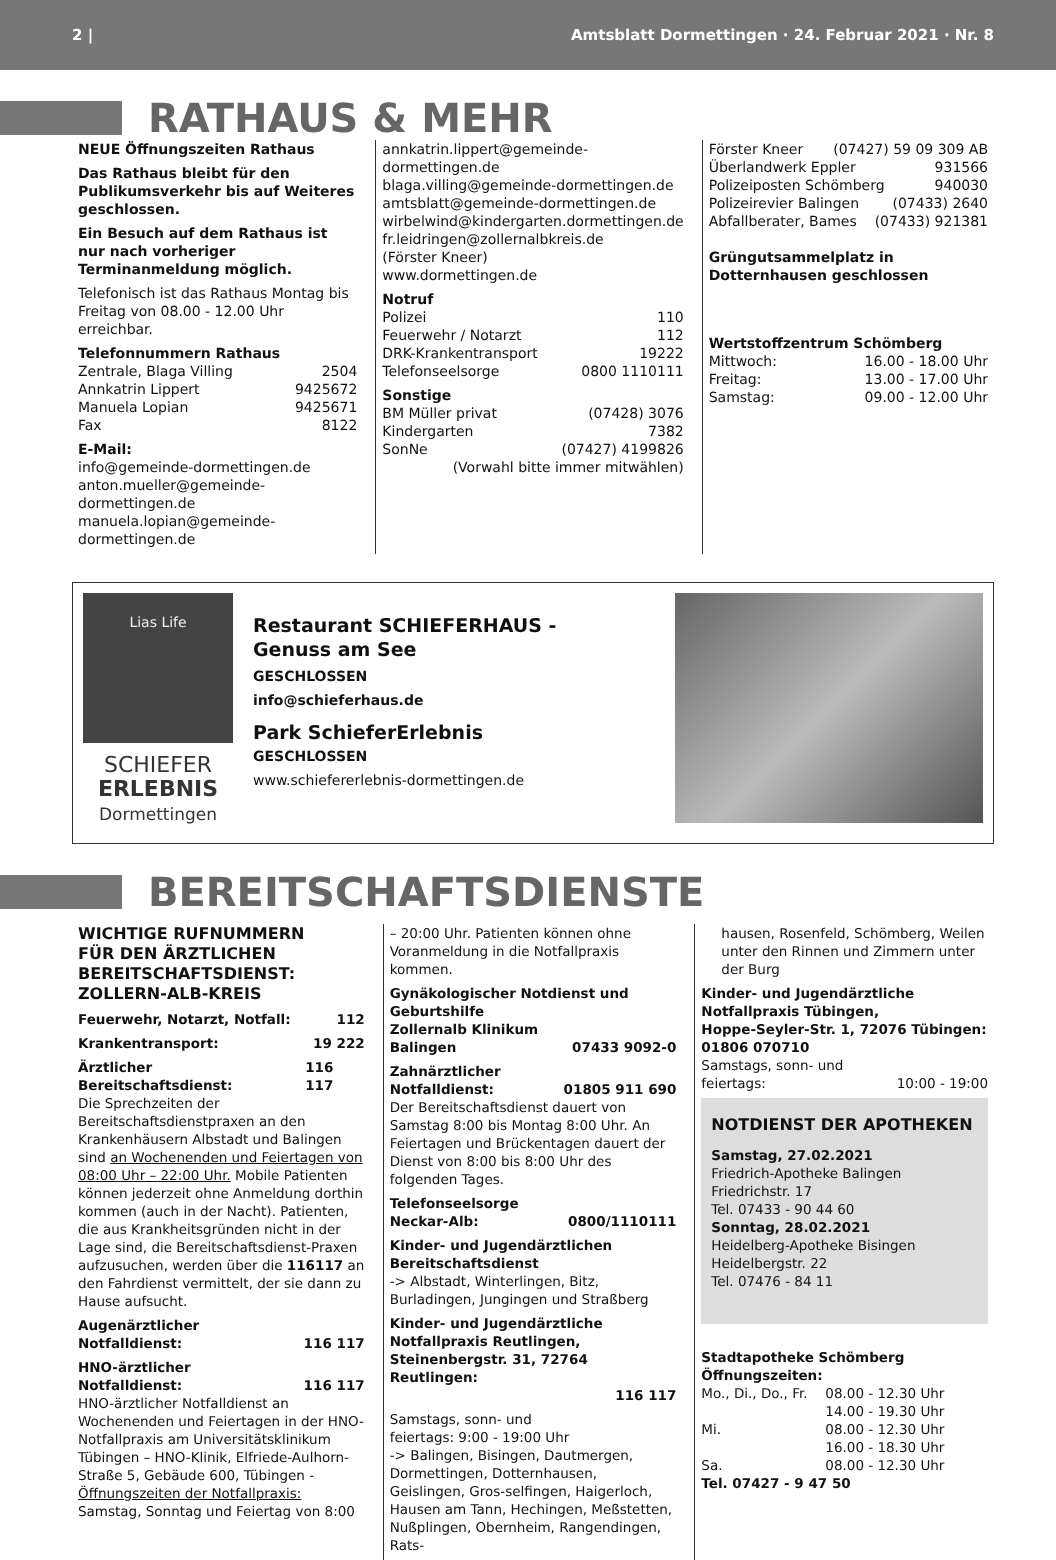2 | Amtsblatt Dormettingen · 24. Februar 2021 · Nr. 8
RATHAUS & MEHR
NEUE Öffnungszeiten Rathaus
Das Rathaus bleibt für den Publikumsverkehr bis auf Weiteres geschlossen.
Ein Besuch auf dem Rathaus ist nur nach vorheriger Terminanmeldung möglich.
Telefonisch ist das Rathaus Montag bis Freitag von 08.00 - 12.00 Uhr erreichbar.
Telefonnummern Rathaus
Zentrale, Blaga Villing 2504
Annkatrin Lippert 9425672
Manuela Lopian 9425671
Fax 8122
E-Mail:
info@gemeinde-dormettingen.de
anton.mueller@gemeinde-dormettingen.de
manuela.lopian@gemeinde-dormettingen.de
annkatrin.lippert@gemeinde-dormettingen.de
blaga.villing@gemeinde-dormettingen.de
amtsblatt@gemeinde-dormettingen.de
wirbelwind@kindergarten.dormettingen.de
fr.leidringen@zollernalbkreis.de
(Förster Kneer)
www.dormettingen.de
Notruf
Polizei 110
Feuerwehr / Notarzt 112
DRK-Krankentransport 19222
Telefonseelsorge 0800 1110111
Sonstige
BM Müller privat (07428) 3076
Kindergarten 7382
SonNe (07427) 4199826
(Vorwahl bitte immer mitwählen)
Förster Kneer (07427) 59 09 309 AB
Überlandwerk Eppler 931566
Polizeiposten Schömberg 940030
Polizeirevier Balingen (07433) 2640
Abfallberater, Bames (07433) 921381
Grüngutsammelplatz in Dotternhausen geschlossen
Wertstoffzentrum Schömberg
Mittwoch: 16.00 - 18.00 Uhr
Freitag: 13.00 - 17.00 Uhr
Samstag: 09.00 - 12.00 Uhr
Lias Life
SCHIEFER
ERLEBNIS
Dormettingen
Restaurant SCHIEFERHAUS -
Genuss am See
GESCHLOSSEN
info@schieferhaus.de
Park SchieferErlebnis
GESCHLOSSEN
www.schiefererlebnis-dormettingen.de
BEREITSCHAFTSDIENSTE
WICHTIGE RUFNUMMERN
FÜR DEN ÄRZTLICHEN
BEREITSCHAFTSDIENST:
ZOLLERN-ALB-KREIS
Feuerwehr, Notarzt, Notfall: 112
Krankentransport: 19 222
Ärztlicher Bereitschaftsdienst: 116 117
Die Sprechzeiten der Bereitschaftsdienstpraxen an den Krankenhäusern Albstadt und Balingen sind an Wochenenden und Feiertagen von 08:00 Uhr – 22:00 Uhr. Mobile Patienten können jederzeit ohne Anmeldung dorthin kommen (auch in der Nacht). Patienten, die aus Krankheitsgründen nicht in der Lage sind, die Bereitschaftsdienst-Praxen aufzusuchen, werden über die 116117 an den Fahrdienst vermittelt, der sie dann zu Hause aufsucht.
Augenärztlicher
Notfalldienst: 116 117
HNO-ärztlicher
Notfalldienst: 116 117
HNO-ärztlicher Notfalldienst an Wochenenden und Feiertagen in der HNO-Notfallpraxis am Universitätsklinikum Tübingen – HNO-Klinik, Elfriede-Aulhorn-Straße 5, Gebäude 600, Tübingen -
Öffnungszeiten der Notfallpraxis:
Samstag, Sonntag und Feiertag von 8:00
– 20:00 Uhr. Patienten können ohne Voranmeldung in die Notfallpraxis kommen.
Gynäkologischer Notdienst und Geburtshilfe
Zollernalb Klinikum
Balingen 07433 9092-0
Zahnärztlicher
Notfalldienst: 01805 911 690
Der Bereitschaftsdienst dauert von Samstag 8:00 bis Montag 8:00 Uhr. An Feiertagen und Brückentagen dauert der Dienst von 8:00 bis 8:00 Uhr des folgenden Tages.
Telefonseelsorge
Neckar-Alb: 0800/1110111
Kinder- und Jugendärztlichen Bereitschaftsdienst
-> Albstadt, Winterlingen, Bitz, Burladingen, Jungingen und Straßberg
Kinder- und Jugendärztliche Notfallpraxis Reutlingen,
Steinenbergstr. 31, 72764 Reutlingen:
116 117
Samstags, sonn- und
feiertags: 9:00 - 19:00 Uhr
-> Balingen, Bisingen, Dautmergen, Dormettingen, Dotternhausen, Geislingen, Gros-selfingen, Haigerloch, Hausen am Tann, Hechingen, Meßstetten, Nußplingen, Obernheim, Rangendingen, Rats-
hausen, Rosenfeld, Schömberg, Weilen unter den Rinnen und Zimmern unter der Burg
Kinder- und Jugendärztliche Notfallpraxis Tübingen,
Hoppe-Seyler-Str. 1, 72076 Tübingen:
01806 070710
Samstags, sonn- und
feiertags: 10:00 - 19:00
NOTDIENST DER APOTHEKEN
Samstag, 27.02.2021
Friedrich-Apotheke Balingen
Friedrichstr. 17
Tel. 07433 - 90 44 60
Sonntag, 28.02.2021
Heidelberg-Apotheke Bisingen
Heidelbergstr. 22
Tel. 07476 - 84 11
Stadtapotheke Schömberg
Öffnungszeiten:
Mo., Di., Do., Fr. 08.00 - 12.30 Uhr 14.00 - 19.30 Uhr Mi. 08.00 - 12.30 Uhr 16.00 - 18.30 Uhr Sa. 08.00 - 12.30 Uhr
Tel. 07427 - 9 47 50